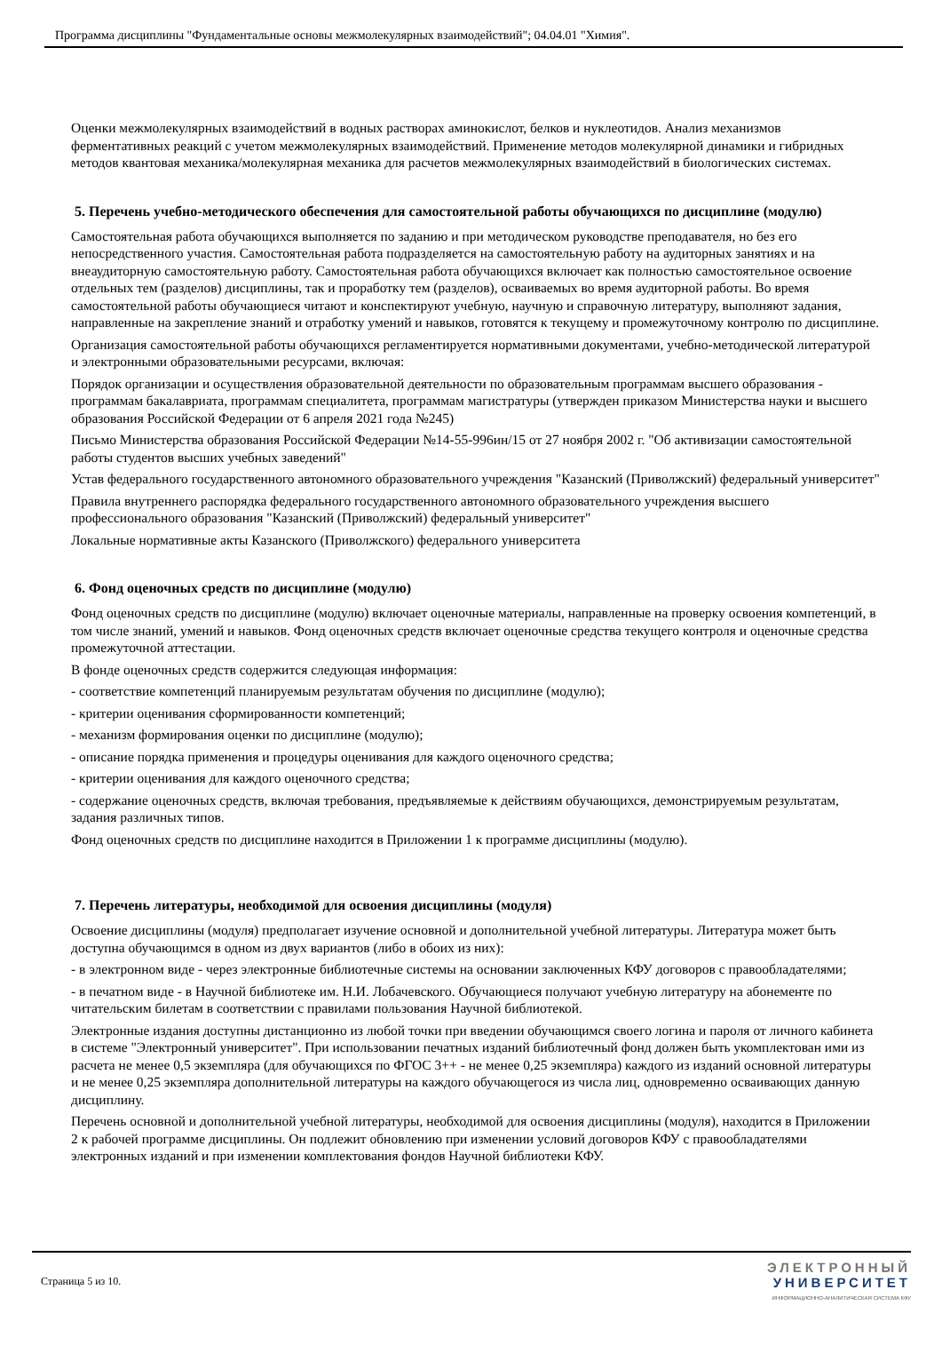Программа дисциплины "Фундаментальные основы межмолекулярных взаимодействий"; 04.04.01 "Химия".
Оценки межмолекулярных взаимодействий в водных растворах аминокислот, белков и нуклеотидов. Анализ механизмов ферментативных реакций с учетом межмолекулярных взаимодействий. Применение методов молекулярной динамики и гибридных методов квантовая механика/молекулярная механика для расчетов межмолекулярных взаимодействий в биологических системах.
5. Перечень учебно-методического обеспечения для самостоятельной работы обучающихся по дисциплине (модулю)
Самостоятельная работа обучающихся выполняется по заданию и при методическом руководстве преподавателя, но без его непосредственного участия. Самостоятельная работа подразделяется на самостоятельную работу на аудиторных занятиях и на внеаудиторную самостоятельную работу. Самостоятельная работа обучающихся включает как полностью самостоятельное освоение отдельных тем (разделов) дисциплины, так и проработку тем (разделов), осваиваемых во время аудиторной работы. Во время самостоятельной работы обучающиеся читают и конспектируют учебную, научную и справочную литературу, выполняют задания, направленные на закрепление знаний и отработку умений и навыков, готовятся к текущему и промежуточному контролю по дисциплине.
Организация самостоятельной работы обучающихся регламентируется нормативными документами, учебно-методической литературой и электронными образовательными ресурсами, включая:
Порядок организации и осуществления образовательной деятельности по образовательным программам высшего образования - программам бакалавриата, программам специалитета, программам магистратуры (утвержден приказом Министерства науки и высшего образования Российской Федерации от 6 апреля 2021 года №245)
Письмо Министерства образования Российской Федерации №14-55-996ин/15 от 27 ноября 2002 г. "Об активизации самостоятельной работы студентов высших учебных заведений"
Устав федерального государственного автономного образовательного учреждения "Казанский (Приволжский) федеральный университет"
Правила внутреннего распорядка федерального государственного автономного образовательного учреждения высшего профессионального образования "Казанский (Приволжский) федеральный университет"
Локальные нормативные акты Казанского (Приволжского) федерального университета
6. Фонд оценочных средств по дисциплине (модулю)
Фонд оценочных средств по дисциплине (модулю) включает оценочные материалы, направленные на проверку освоения компетенций, в том числе знаний, умений и навыков. Фонд оценочных средств включает оценочные средства текущего контроля и оценочные средства промежуточной аттестации.
В фонде оценочных средств содержится следующая информация:
- соответствие компетенций планируемым результатам обучения по дисциплине (модулю);
- критерии оценивания сформированности компетенций;
- механизм формирования оценки по дисциплине (модулю);
- описание порядка применения и процедуры оценивания для каждого оценочного средства;
- критерии оценивания для каждого оценочного средства;
- содержание оценочных средств, включая требования, предъявляемые к действиям обучающихся, демонстрируемым результатам, задания различных типов.
Фонд оценочных средств по дисциплине находится в Приложении 1 к программе дисциплины (модулю).
7. Перечень литературы, необходимой для освоения дисциплины (модуля)
Освоение дисциплины (модуля) предполагает изучение основной и дополнительной учебной литературы. Литература может быть доступна обучающимся в одном из двух вариантов (либо в обоих из них):
- в электронном виде - через электронные библиотечные системы на основании заключенных КФУ договоров с правообладателями;
- в печатном виде - в Научной библиотеке им. Н.И. Лобачевского. Обучающиеся получают учебную литературу на абонементе по читательским билетам в соответствии с правилами пользования Научной библиотекой.
Электронные издания доступны дистанционно из любой точки при введении обучающимся своего логина и пароля от личного кабинета в системе "Электронный университет". При использовании печатных изданий библиотечный фонд должен быть укомплектован ими из расчета не менее 0,5 экземпляра (для обучающихся по ФГОС 3++ - не менее 0,25 экземпляра) каждого из изданий основной литературы и не менее 0,25 экземпляра дополнительной литературы на каждого обучающегося из числа лиц, одновременно осваивающих данную дисциплину.
Перечень основной и дополнительной учебной литературы, необходимой для освоения дисциплины (модуля), находится в Приложении 2 к рабочей программе дисциплины. Он подлежит обновлению при изменении условий договоров КФУ с правообладателями электронных изданий и при изменении комплектования фондов Научной библиотеки КФУ.
Страница 5 из 10.
ЭЛЕКТРОННЫЙ
УНИВЕРСИТЕТ
ИНФОРМАЦИОННО-АНАЛИТИЧЕСКАЯ СИСТЕМА КФУ